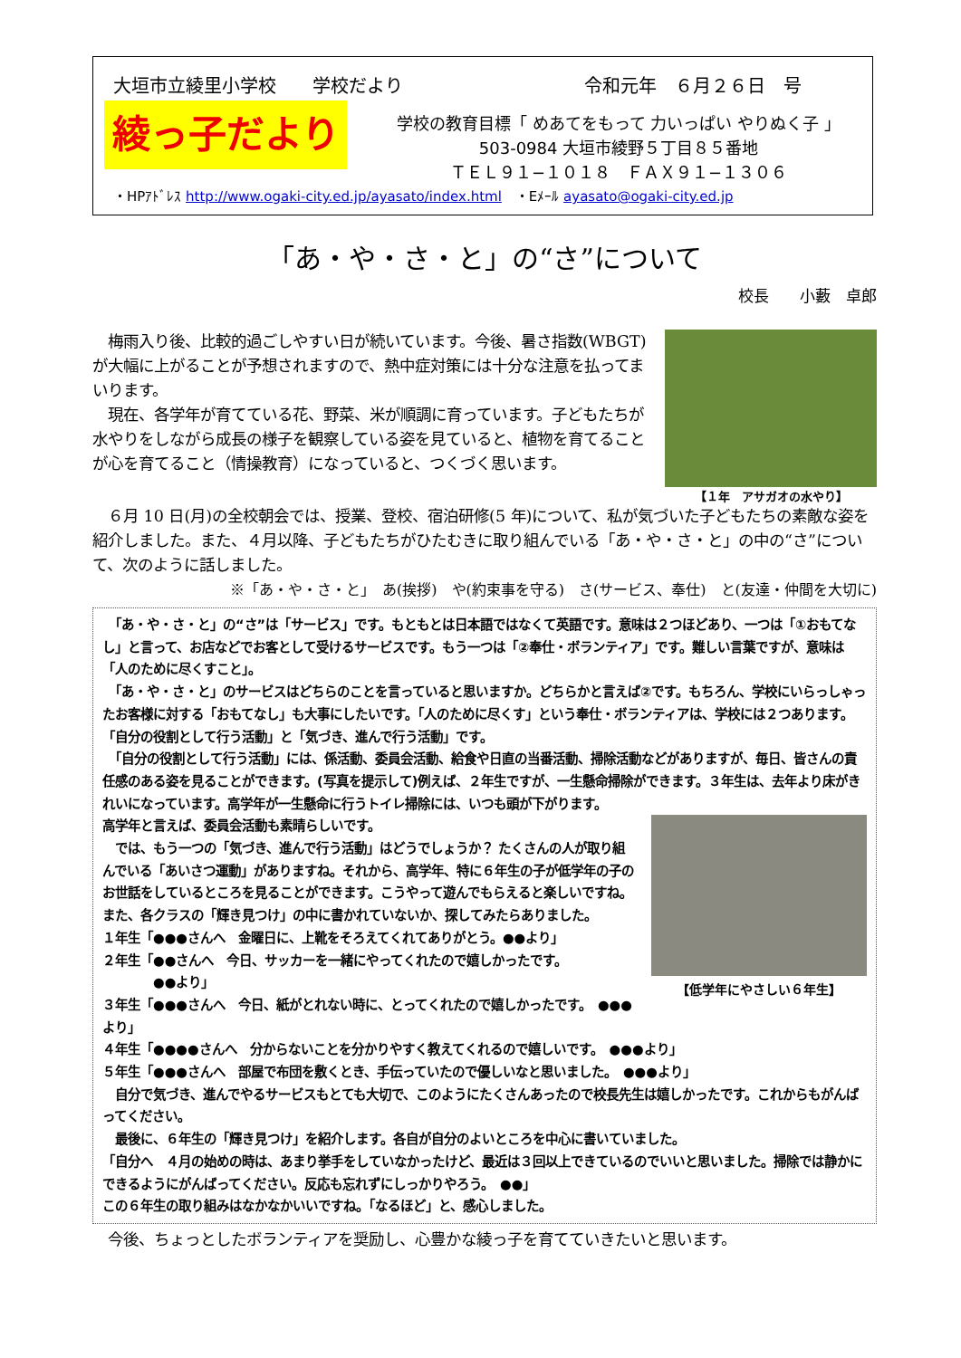大垣市立綾里小学校　　学校だより 令和元年　６月２６日　号
綾っ子だより
学校の教育目標「 めあてをもって 力いっぱい やりぬく子 」
503-0984 大垣市綾野５丁目８５番地
ＴＥＬ９１−１０１８　ＦＡＸ９１−１３０６
・HPｱﾄﾞﾚｽ http://www.ogaki-city.ed.jp/ayasato/index.html　・Eﾒｰﾙ ayasato@ogaki-city.ed.jp
「あ・や・さ・と」の“さ”について
校長　　小藪　卓郎
【１年　アサガオの水やり】
　梅雨入り後、比較的過ごしやすい日が続いています。今後、暑さ指数(WBGT) が大幅に上がることが予想されますので、熱中症対策には十分な注意を払ってまいります。
　現在、各学年が育てている花、野菜、米が順調に育っています。子どもたちが水やりをしながら成長の様子を観察している姿を見ていると、植物を育てることが心を育てること（情操教育）になっていると、つくづく思います。
　６月 10 日(月)の全校朝会では、授業、登校、宿泊研修(5 年)について、私が気づいた子どもたちの素敵な姿を紹介しました。また、４月以降、子どもたちがひたむきに取り組んでいる「あ・や・さ・と」の中の“さ”について、次のように話しました。
※「あ・や・さ・と」　あ(挨拶)　や(約束事を守る)　さ(サービス、奉仕)　と(友達・仲間を大切に)
　「あ・や・さ・と」の“さ”は「サービス」です。もともとは日本語ではなくて英語です。意味は２つほどあり、一つは「①おもてなし」と言って、お店などでお客として受けるサービスです。もう一つは「②奉仕・ボランティア」です。難しい言葉ですが、意味は「人のために尽くすこと」。
　「あ・や・さ・と」のサービスはどちらのことを言っていると思いますか。どちらかと言えば②です。もちろん、学校にいらっしゃったお客様に対する「おもてなし」も大事にしたいです。「人のために尽くす」という奉仕・ボランティアは、学校には２つあります。「自分の役割として行う活動」と「気づき、進んで行う活動」です。
　「自分の役割として行う活動」には、係活動、委員会活動、給食や日直の当番活動、掃除活動などがありますが、毎日、皆さんの責任感のある姿を見ることができます。(写真を提示して)例えば、２年生ですが、一生懸命掃除ができます。３年生は、去年より床がきれいになっています。高学年が一生懸命に行うトイレ掃除には、いつも頭が下がります。
【低学年にやさしい６年生】
高学年と言えば、委員会活動も素晴らしいです。
　では、もう一つの「気づき、進んで行う活動」はどうでしょうか？ たくさんの人が取り組んでいる「あいさつ運動」がありますね。それから、高学年、特に６年生の子が低学年の子のお世話をしているところを見ることができます。こうやって遊んでもらえると楽しいですね。また、各クラスの「輝き見つけ」の中に書かれていないか、探してみたらありました。
１年生「●●●さんへ　金曜日に、上靴をそろえてくれてありがとう。●●より」
２年生「●●さんへ　今日、サッカーを一緒にやってくれたので嬉しかったです。
　　　　●●より」
３年生「●●●さんへ　今日、紙がとれない時に、とってくれたので嬉しかったです。　●●●より」
４年生「●●●●さんへ　分からないことを分かりやすく教えてくれるので嬉しいです。　●●●より」
５年生「●●●さんへ　部屋で布団を敷くとき、手伝っていたので優しいなと思いました。　●●●より」
　自分で気づき、進んでやるサービスもとても大切で、このようにたくさんあったので校長先生は嬉しかったです。これからもがんばってください。
　最後に、６年生の「輝き見つけ」を紹介します。各自が自分のよいところを中心に書いていました。
「自分へ　４月の始めの時は、あまり挙手をしていなかったけど、最近は３回以上できているのでいいと思いました。掃除では静かにできるようにがんばってください。反応も忘れずにしっかりやろう。　●●」
この６年生の取り組みはなかなかいいですね。「なるほど」と、感心しました。
　今後、ちょっとしたボランティアを奨励し、心豊かな綾っ子を育てていきたいと思います。